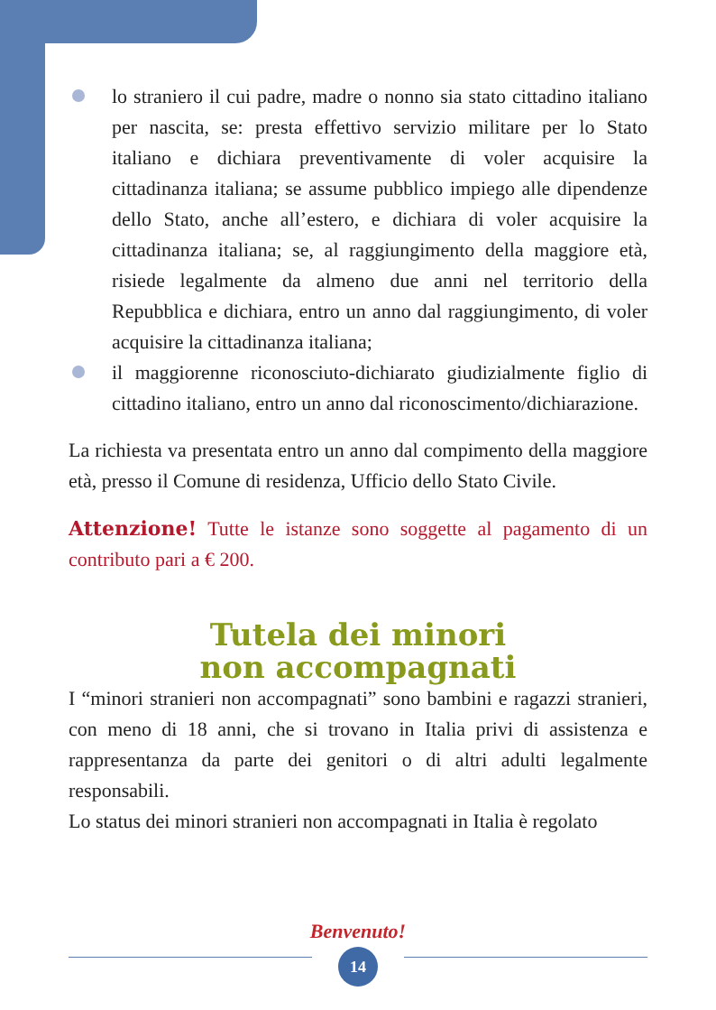lo straniero il cui padre, madre o nonno sia stato cittadino italiano per nascita, se: presta effettivo servizio militare per lo Stato italiano e dichiara preventivamente di voler acquisire la cittadinanza italiana; se assume pubblico impiego alle dipendenze dello Stato, anche all’estero, e dichiara di voler acquisire la cittadinanza italiana; se, al raggiungimento della maggiore età, risiede legalmente da almeno due anni nel territorio della Repubblica e dichiara, entro un anno dal raggiungimento, di voler acquisire la cittadinanza italiana;
il maggiorenne riconosciuto-dichiarato giudizialmente figlio di cittadino italiano, entro un anno dal riconoscimento/dichiarazione.
La richiesta va presentata entro un anno dal compimento della maggiore età, presso il Comune di residenza, Ufficio dello Stato Civile.
Attenzione! Tutte le istanze sono soggette al pagamento di un contributo pari a € 200.
Tutela dei minori
non accompagnati
I “minori stranieri non accompagnati” sono bambini e ragazzi stranieri, con meno di 18 anni, che si trovano in Italia privi di assistenza e rappresentanza da parte dei genitori o di altri adulti legalmente responsabili.
Lo status dei minori stranieri non accompagnati in Italia è regolato
Benvenuto!
14